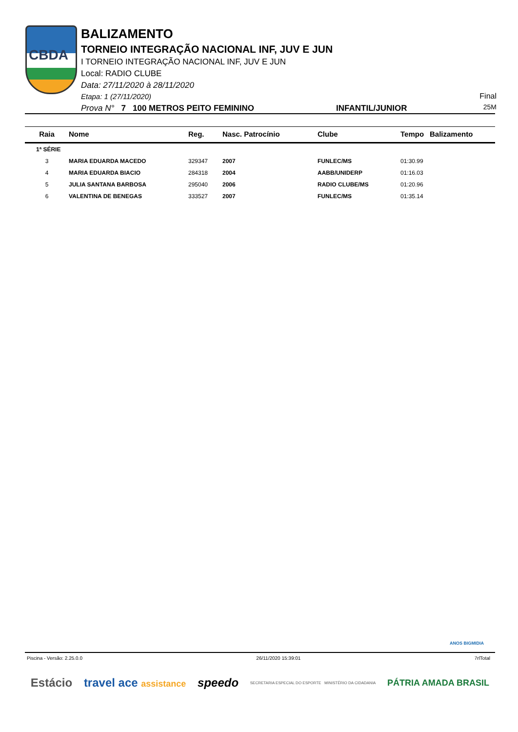CBDA
BALIZAMENTO
TORNEIO INTEGRAÇÃO NACIONAL INF, JUV E JUN
I TORNEIO INTEGRAÇÃO NACIONAL INF, JUV E JUN
Local: RADIO CLUBE
Data: 27/11/2020 à 28/11/2020
Etapa: 1 (27/11/2020)
Prova N° 7 100 METROS PEITO FEMININO INFANTIL/JUNIOR
Final
25M
| Raia | Nome | Reg. | Nasc. Patrocínio | Clube | Tempo | Balizamento |
| --- | --- | --- | --- | --- | --- | --- |
| 1ª SÉRIE | | | | | | |
| 3 | MARIA EDUARDA MACEDO | 329347 | 2007 | FUNLEC/MS | 01:30.99 | |
| 4 | MARIA EDUARDA BIACIO | 284318 | 2004 | AABB/UNIDERP | 01:16.03 | |
| 5 | JULIA SANTANA BARBOSA | 295040 | 2006 | RADIO CLUBE/MS | 01:20.96 | |
| 6 | VALENTINA DE BENEGAS | 333527 | 2007 | FUNLEC/MS | 01:35.14 | |
ANOS BIGMIDIA
Piscina - Versão: 2.25.0.0 26/11/2020 15:39:01 7rlTotal
Estácio travel ace assistance speedo SECRETARIA ESPECIAL DO ESPORTE MINISTÉRIO DA CIDADANIA PÁTRIA AMADA BRASIL